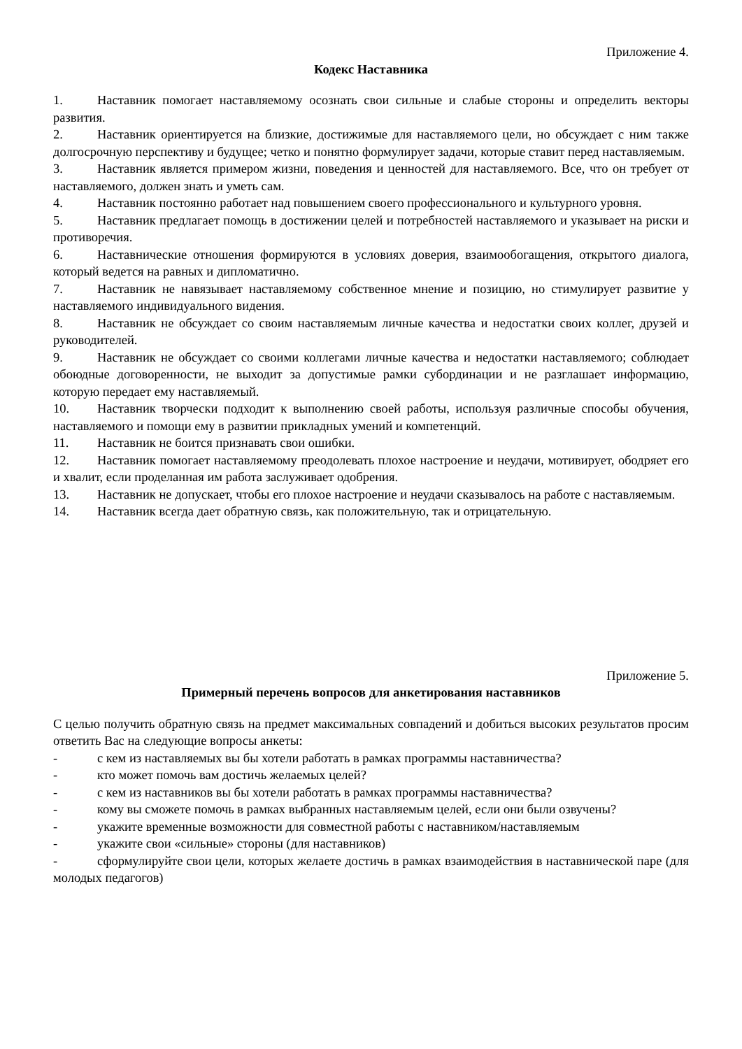Приложение 4.
Кодекс Наставника
1. Наставник помогает наставляемому осознать свои сильные и слабые стороны и определить векторы развития.
2. Наставник ориентируется на близкие, достижимые для наставляемого цели, но обсуждает с ним также долгосрочную перспективу и будущее; четко и понятно формулирует задачи, которые ставит перед наставляемым.
3. Наставник является примером жизни, поведения и ценностей для наставляемого. Все, что он требует от наставляемого, должен знать и уметь сам.
4. Наставник постоянно работает над повышением своего профессионального и культурного уровня.
5. Наставник предлагает помощь в достижении целей и потребностей наставляемого и указывает на риски и противоречия.
6. Наставнические отношения формируются в условиях доверия, взаимообогащения, открытого диалога, который ведется на равных и дипломатично.
7. Наставник не навязывает наставляемому собственное мнение и позицию, но стимулирует развитие у наставляемого индивидуального видения.
8. Наставник не обсуждает со своим наставляемым личные качества и недостатки своих коллег, друзей и руководителей.
9. Наставник не обсуждает со своими коллегами личные качества и недостатки наставляемого; соблюдает обоюдные договоренности, не выходит за допустимые рамки субординации и не разглашает информацию, которую передает ему наставляемый.
10. Наставник творчески подходит к выполнению своей работы, используя различные способы обучения, наставляемого и помощи ему в развитии прикладных умений и компетенций.
11. Наставник не боится признавать свои ошибки.
12. Наставник помогает наставляемому преодолевать плохое настроение и неудачи, мотивирует, ободряет его и хвалит, если проделанная им работа заслуживает одобрения.
13. Наставник не допускает, чтобы его плохое настроение и неудачи сказывалось на работе с наставляемым.
14. Наставник всегда дает обратную связь, как положительную, так и отрицательную.
Приложение 5.
Примерный перечень вопросов для анкетирования наставников
С целью получить обратную связь на предмет максимальных совпадений и добиться высоких результатов просим ответить Вас на следующие вопросы анкеты:
- с кем из наставляемых вы бы хотели работать в рамках программы наставничества?
- кто может помочь вам достичь желаемых целей?
- с кем из наставников вы бы хотели работать в рамках программы наставничества?
- кому вы сможете помочь в рамках выбранных наставляемым целей, если они были озвучены?
- укажите временные возможности для совместной работы с наставником/наставляемым
- укажите свои «сильные» стороны (для наставников)
- сформулируйте свои цели, которых желаете достичь в рамках взаимодействия в наставнической паре (для молодых педагогов)